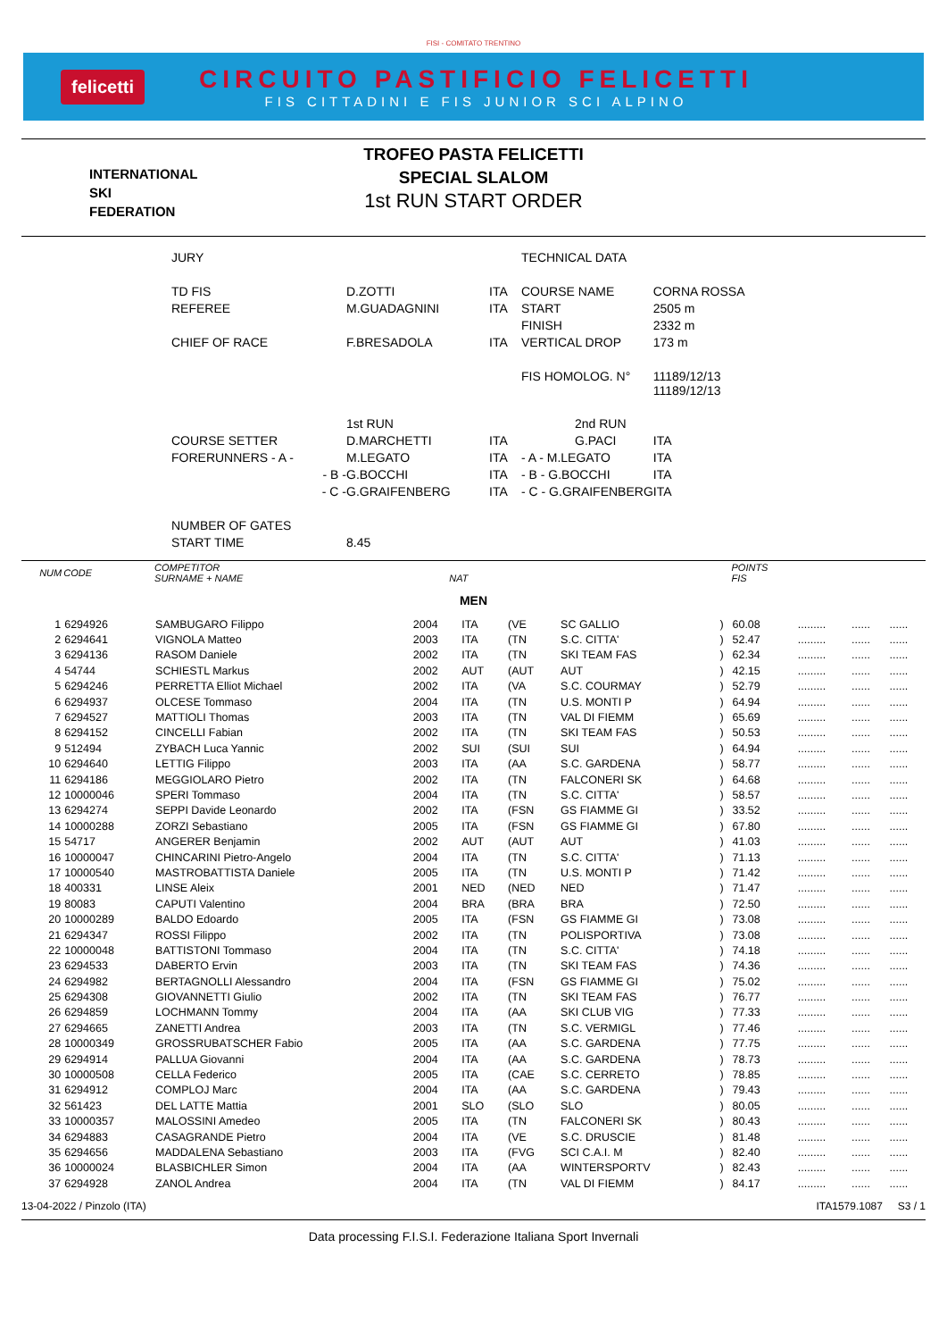FISI - COMITATO TRENTINO
felicetti
CIRCUITO PASTIFICIO FELICETTI
FIS CITTADINI E FIS JUNIOR SCI ALPINO
INTERNATIONAL
SKI
FEDERATION
TROFEO PASTA FELICETTI
SPECIAL SLALOM
1st RUN START ORDER
| JURY | | | TECHNICAL DATA | |
| TD FIS | D.ZOTTI | ITA | COURSE NAME | CORNA ROSSA |
| REFEREE | M.GUADAGNINI | ITA | START | 2505 m |
| | | | FINISH | 2332 m |
| CHIEF OF RACE | F.BRESADOLA | ITA | VERTICAL DROP | 173 m |
| | | | FIS HOMOLOG. N° | 11189/12/13 11189/12/13 |
| | 1st RUN | | 2nd RUN | |
| COURSE SETTER | D.MARCHETTI | ITA | G.PACI | ITA |
| FORERUNNERS - A - | M.LEGATO | ITA | - A - M.LEGATO | ITA |
| - B - | G.BOCCHI | ITA | - B - G.BOCCHI | ITA |
| - C - | G.GRAIFENBERG | ITA | - C - G.GRAIFENBERG | ITA |
| NUMBER OF GATES | | | | |
| START TIME | 8.45 | | | |
| NUM | CODE | COMPETITOR SURNAME + NAME | NAT | | | | | POINTS FIS | | | |
| --- | --- | --- | --- | --- | --- | --- | --- | --- | --- | --- | --- |
| MEN | | | | | | | | | | | |
| 1 | 6294926 | SAMBUGARO Filippo | 2004 | ITA | (VE | SC GALLIO | ) | 60.08 | ......... | ...... | ...... |
| 2 | 6294641 | VIGNOLA Matteo | 2003 | ITA | (TN | S.C. CITTA' | ) | 52.47 | ......... | ...... | ...... |
| 3 | 6294136 | RASOM Daniele | 2002 | ITA | (TN | SKI TEAM FAS | ) | 62.34 | ......... | ...... | ...... |
| 4 | 54744 | SCHIESTL Markus | 2002 | AUT | (AUT | AUT | ) | 42.15 | ......... | ...... | ...... |
| 5 | 6294246 | PERRETTA Elliot Michael | 2002 | ITA | (VA | S.C. COURMAY | ) | 52.79 | ......... | ...... | ...... |
| 6 | 6294937 | OLCESE Tommaso | 2004 | ITA | (TN | U.S. MONTI P | ) | 64.94 | ......... | ...... | ...... |
| 7 | 6294527 | MATTIOLI Thomas | 2003 | ITA | (TN | VAL DI FIEMM | ) | 65.69 | ......... | ...... | ...... |
| 8 | 6294152 | CINCELLI Fabian | 2002 | ITA | (TN | SKI TEAM FAS | ) | 50.53 | ......... | ...... | ...... |
| 9 | 512494 | ZYBACH Luca Yannic | 2002 | SUI | (SUI | SUI | ) | 64.94 | ......... | ...... | ...... |
| 10 | 6294640 | LETTIG Filippo | 2003 | ITA | (AA | S.C. GARDENA | ) | 58.77 | ......... | ...... | ...... |
| 11 | 6294186 | MEGGIOLARO Pietro | 2002 | ITA | (TN | FALCONERI SK | ) | 64.68 | ......... | ...... | ...... |
| 12 | 10000046 | SPERI Tommaso | 2004 | ITA | (TN | S.C. CITTA' | ) | 58.57 | ......... | ...... | ...... |
| 13 | 6294274 | SEPPI Davide Leonardo | 2002 | ITA | (FSN | GS FIAMME GI | ) | 33.52 | ......... | ...... | ...... |
| 14 | 10000288 | ZORZI Sebastiano | 2005 | ITA | (FSN | GS FIAMME GI | ) | 67.80 | ......... | ...... | ...... |
| 15 | 54717 | ANGERER Benjamin | 2002 | AUT | (AUT | AUT | ) | 41.03 | ......... | ...... | ...... |
| 16 | 10000047 | CHINCARINI Pietro-Angelo | 2004 | ITA | (TN | S.C. CITTA' | ) | 71.13 | ......... | ...... | ...... |
| 17 | 10000540 | MASTROBATTISTA Daniele | 2005 | ITA | (TN | U.S. MONTI P | ) | 71.42 | ......... | ...... | ...... |
| 18 | 400331 | LINSE Aleix | 2001 | NED | (NED | NED | ) | 71.47 | ......... | ...... | ...... |
| 19 | 80083 | CAPUTI Valentino | 2004 | BRA | (BRA | BRA | ) | 72.50 | ......... | ...... | ...... |
| 20 | 10000289 | BALDO Edoardo | 2005 | ITA | (FSN | GS FIAMME GI | ) | 73.08 | ......... | ...... | ...... |
| 21 | 6294347 | ROSSI Filippo | 2002 | ITA | (TN | POLISPORTIVA | ) | 73.08 | ......... | ...... | ...... |
| 22 | 10000048 | BATTISTONI Tommaso | 2004 | ITA | (TN | S.C. CITTA' | ) | 74.18 | ......... | ...... | ...... |
| 23 | 6294533 | DABERTO Ervin | 2003 | ITA | (TN | SKI TEAM FAS | ) | 74.36 | ......... | ...... | ...... |
| 24 | 6294982 | BERTAGNOLLI Alessandro | 2004 | ITA | (FSN | GS FIAMME GI | ) | 75.02 | ......... | ...... | ...... |
| 25 | 6294308 | GIOVANNETTI Giulio | 2002 | ITA | (TN | SKI TEAM FAS | ) | 76.77 | ......... | ...... | ...... |
| 26 | 6294859 | LOCHMANN Tommy | 2004 | ITA | (AA | SKI CLUB VIG | ) | 77.33 | ......... | ...... | ...... |
| 27 | 6294665 | ZANETTI Andrea | 2003 | ITA | (TN | S.C. VERMIGL | ) | 77.46 | ......... | ...... | ...... |
| 28 | 10000349 | GROSSRUBATSCHER Fabio | 2005 | ITA | (AA | S.C. GARDENA | ) | 77.75 | ......... | ...... | ...... |
| 29 | 6294914 | PALLUA Giovanni | 2004 | ITA | (AA | S.C. GARDENA | ) | 78.73 | ......... | ...... | ...... |
| 30 | 10000508 | CELLA Federico | 2005 | ITA | (CAE | S.C. CERRETO | ) | 78.85 | ......... | ...... | ...... |
| 31 | 6294912 | COMPLOJ Marc | 2004 | ITA | (AA | S.C. GARDENA | ) | 79.43 | ......... | ...... | ...... |
| 32 | 561423 | DEL LATTE Mattia | 2001 | SLO | (SLO | SLO | ) | 80.05 | ......... | ...... | ...... |
| 33 | 10000357 | MALOSSINI Amedeo | 2005 | ITA | (TN | FALCONERI SK | ) | 80.43 | ......... | ...... | ...... |
| 34 | 6294883 | CASAGRANDE Pietro | 2004 | ITA | (VE | S.C. DRUSCIE | ) | 81.48 | ......... | ...... | ...... |
| 35 | 6294656 | MADDALENA Sebastiano | 2003 | ITA | (FVG | SCI C.A.I. M | ) | 82.40 | ......... | ...... | ...... |
| 36 | 10000024 | BLASBICHLER Simon | 2004 | ITA | (AA | WINTERSPORTV | ) | 82.43 | ......... | ...... | ...... |
| 37 | 6294928 | ZANOL Andrea | 2004 | ITA | (TN | VAL DI FIEMM | ) | 84.17 | ......... | ...... | ...... |
13-04-2022 / Pinzolo (ITA) ITA1579.1087 S3 / 1
Data processing F.I.S.I. Federazione Italiana Sport Invernali